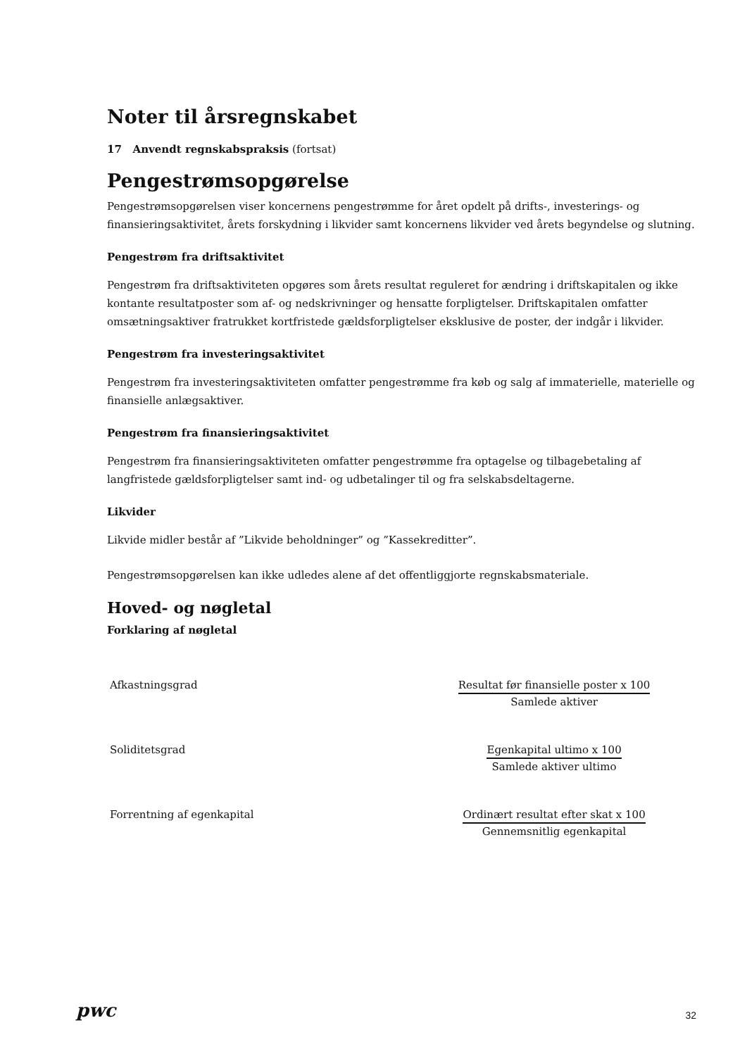Noter til årsregnskabet
17 Anvendt regnskabspraksis (fortsat)
Pengestrømsopgørelse
Pengestrømsopgørelsen viser koncernens pengestrømme for året opdelt på drifts-, investerings- og finansieringsaktivitet, årets forskydning i likvider samt koncernens likvider ved årets begyndelse og slutning.
Pengestrøm fra driftsaktivitet
Pengestrøm fra driftsaktiviteten opgøres som årets resultat reguleret for ændring i driftskapitalen og ikke kontante resultatposter som af- og nedskrivninger og hensatte forpligtelser. Driftskapitalen omfatter omsætningsaktiver fratrukket kortfristede gældsforpligtelser eksklusive de poster, der indgår i likvider.
Pengestrøm fra investeringsaktivitet
Pengestrøm fra investeringsaktiviteten omfatter pengestrømme fra køb og salg af immaterielle, materielle og finansielle anlægsaktiver.
Pengestrøm fra finansieringsaktivitet
Pengestrøm fra finansieringsaktiviteten omfatter pengestrømme fra optagelse og tilbagebetaling af langfristede gældsforpligtelser samt ind- og udbetalinger til og fra selskabsdeltagerne.
Likvider
Likvide midler består af ”Likvide beholdninger” og ”Kassekreditter”.
Pengestrømsopgørelsen kan ikke udledes alene af det offentliggjorte regnskabsmateriale.
Hoved- og nøgletal
Forklaring af nøgletal
Afkastningsgrad Resultat før finansielle poster x 100
Samlede aktiver
Soliditetsgrad Egenkapital ultimo x 100
Samlede aktiver ultimo
Forrentning af egenkapital Ordinært resultat efter skat x 100
Gennemsnitlig egenkapital
pwc
32